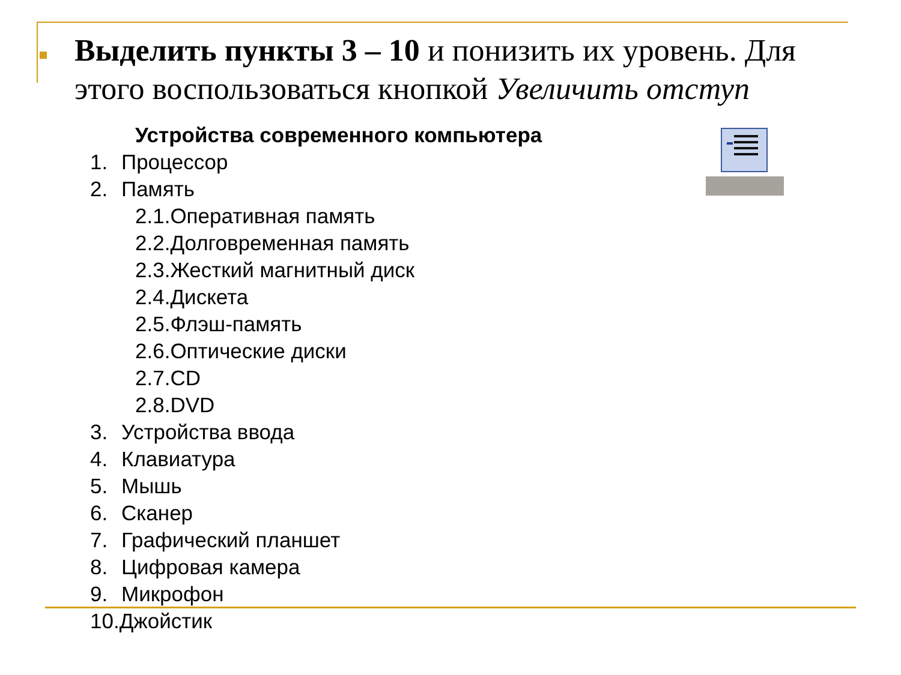Выделить пункты 3 – 10 и понизить их уровень. Для этого воспользоваться кнопкой Увеличить отступ
Устройства современного компьютера
1. Процессор
2. Память
2.1.Оперативная память
2.2.Долговременная память
2.3.Жесткий магнитный диск
2.4.Дискета
2.5.Флэш-память
2.6.Оптические диски
2.7.CD
2.8.DVD
3. Устройства ввода
4. Клавиатура
5. Мышь
6. Сканер
7. Графический планшет
8. Цифровая камера
9. Микрофон
10.Джойстик